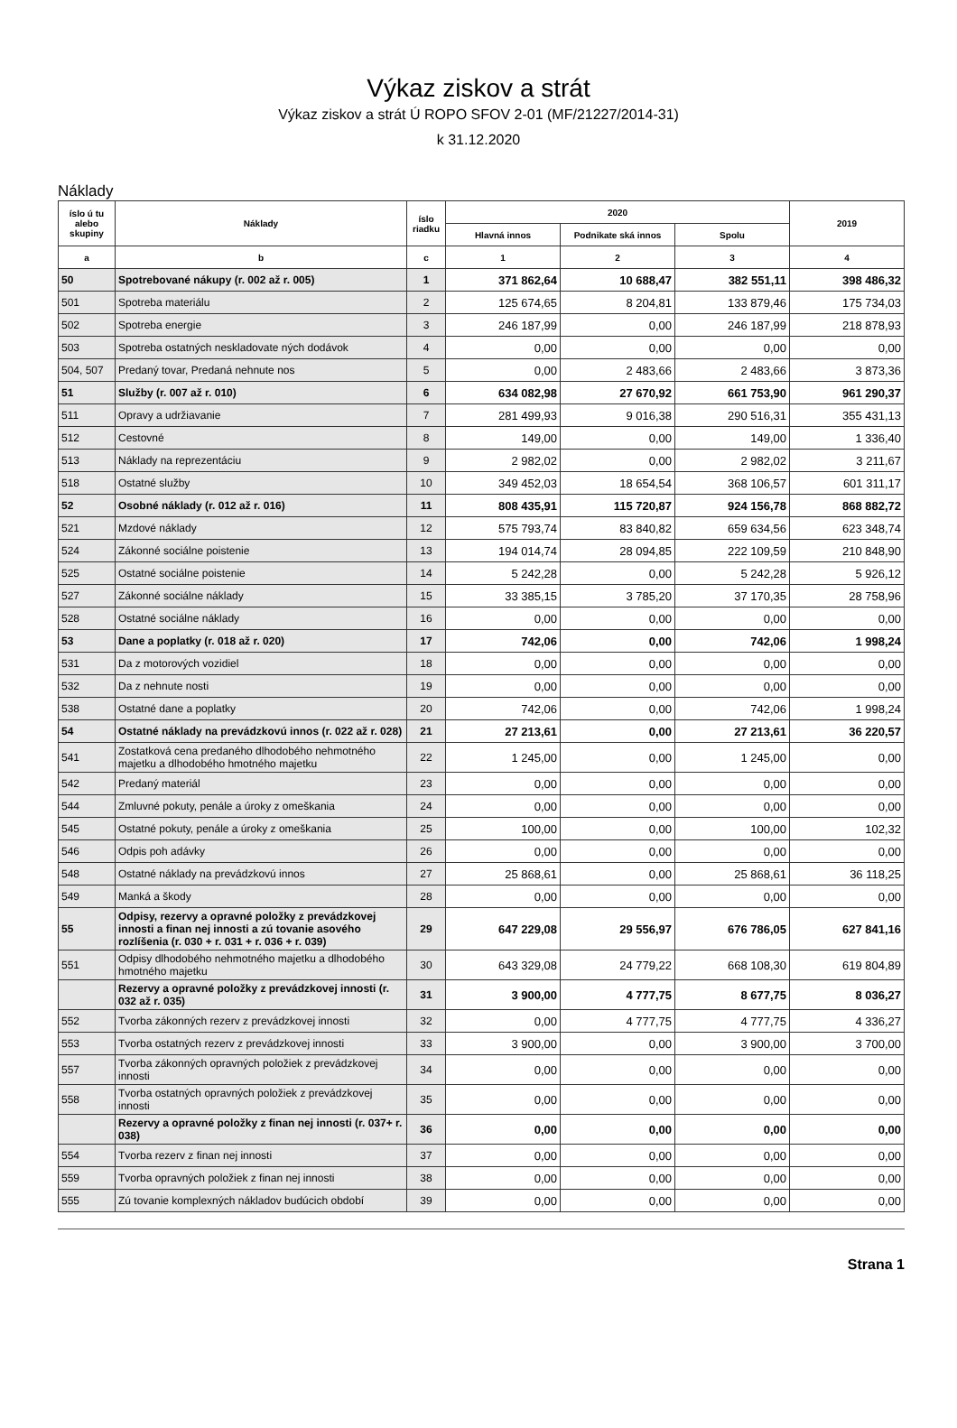Výkaz ziskov a strát
Výkaz ziskov a strát Ú ROPO SFOV 2-01 (MF/21227/2014-31)
k 31.12.2020
Náklady
| íslo ú tu alebo skupiny | Náklady | íslo riadku | 2020 | | | 2019 |
| --- | --- | --- | --- | --- | --- | --- |
| | | | Hlavná innos | Podnikate ská innos | Spolu | |
| a | b | c | 1 | 2 | 3 | 4 |
| 50 | Spotrebované nákupy (r. 002 až r. 005) | 1 | 371 862,64 | 10 688,47 | 382 551,11 | 398 486,32 |
| 501 | Spotreba materiálu | 2 | 125 674,65 | 8 204,81 | 133 879,46 | 175 734,03 |
| 502 | Spotreba energie | 3 | 246 187,99 | 0,00 | 246 187,99 | 218 878,93 |
| 503 | Spotreba ostatných neskladovate ných dodávok | 4 | 0,00 | 0,00 | 0,00 | 0,00 |
| 504, 507 | Predaný tovar, Predaná nehnute nos | 5 | 0,00 | 2 483,66 | 2 483,66 | 3 873,36 |
| 51 | Služby (r. 007 až r. 010) | 6 | 634 082,98 | 27 670,92 | 661 753,90 | 961 290,37 |
| 511 | Opravy a udržiavanie | 7 | 281 499,93 | 9 016,38 | 290 516,31 | 355 431,13 |
| 512 | Cestovné | 8 | 149,00 | 0,00 | 149,00 | 1 336,40 |
| 513 | Náklady na reprezentáciu | 9 | 2 982,02 | 0,00 | 2 982,02 | 3 211,67 |
| 518 | Ostatné služby | 10 | 349 452,03 | 18 654,54 | 368 106,57 | 601 311,17 |
| 52 | Osobné náklady (r. 012 až r. 016) | 11 | 808 435,91 | 115 720,87 | 924 156,78 | 868 882,72 |
| 521 | Mzdové náklady | 12 | 575 793,74 | 83 840,82 | 659 634,56 | 623 348,74 |
| 524 | Zákonné sociálne poistenie | 13 | 194 014,74 | 28 094,85 | 222 109,59 | 210 848,90 |
| 525 | Ostatné sociálne poistenie | 14 | 5 242,28 | 0,00 | 5 242,28 | 5 926,12 |
| 527 | Zákonné sociálne náklady | 15 | 33 385,15 | 3 785,20 | 37 170,35 | 28 758,96 |
| 528 | Ostatné sociálne náklady | 16 | 0,00 | 0,00 | 0,00 | 0,00 |
| 53 | Dane a poplatky (r. 018 až r. 020) | 17 | 742,06 | 0,00 | 742,06 | 1 998,24 |
| 531 | Da z motorových vozidiel | 18 | 0,00 | 0,00 | 0,00 | 0,00 |
| 532 | Da z nehnute nosti | 19 | 0,00 | 0,00 | 0,00 | 0,00 |
| 538 | Ostatné dane a poplatky | 20 | 742,06 | 0,00 | 742,06 | 1 998,24 |
| 54 | Ostatné náklady na prevádzkovú innos (r. 022 až r. 028) | 21 | 27 213,61 | 0,00 | 27 213,61 | 36 220,57 |
| 541 | Zostatková cena predaného dlhodobého nehmotného majetku a dlhodobého hmotného majetku | 22 | 1 245,00 | 0,00 | 1 245,00 | 0,00 |
| 542 | Predaný materiál | 23 | 0,00 | 0,00 | 0,00 | 0,00 |
| 544 | Zmluvné pokuty, penále a úroky z omeškania | 24 | 0,00 | 0,00 | 0,00 | 0,00 |
| 545 | Ostatné pokuty, penále a úroky z omeškania | 25 | 100,00 | 0,00 | 100,00 | 102,32 |
| 546 | Odpis poh adávky | 26 | 0,00 | 0,00 | 0,00 | 0,00 |
| 548 | Ostatné náklady na prevádzkovú innos | 27 | 25 868,61 | 0,00 | 25 868,61 | 36 118,25 |
| 549 | Manká a škody | 28 | 0,00 | 0,00 | 0,00 | 0,00 |
| 55 | Odpisy, rezervy a opravné položky z prevádzkovej innosti a finan nej innosti a zú tovanie asového rozlíšenia (r. 030 + r. 031 + r. 036 + r. 039) | 29 | 647 229,08 | 29 556,97 | 676 786,05 | 627 841,16 |
| 551 | Odpisy dlhodobého nehmotného majetku a dlhodobého hmotného majetku | 30 | 643 329,08 | 24 779,22 | 668 108,30 | 619 804,89 |
| | Rezervy a opravné položky z prevádzkovej innosti (r. 032 až r. 035) | 31 | 3 900,00 | 4 777,75 | 8 677,75 | 8 036,27 |
| 552 | Tvorba zákonných rezerv z prevádzkovej innosti | 32 | 0,00 | 4 777,75 | 4 777,75 | 4 336,27 |
| 553 | Tvorba ostatných rezerv z prevádzkovej innosti | 33 | 3 900,00 | 0,00 | 3 900,00 | 3 700,00 |
| 557 | Tvorba zákonných opravných položiek z prevádzkovej innosti | 34 | 0,00 | 0,00 | 0,00 | 0,00 |
| 558 | Tvorba ostatných opravných položiek z prevádzkovej innosti | 35 | 0,00 | 0,00 | 0,00 | 0,00 |
| | Rezervy a opravné položky z finan nej innosti (r. 037+ r. 038) | 36 | 0,00 | 0,00 | 0,00 | 0,00 |
| 554 | Tvorba rezerv z finan nej innosti | 37 | 0,00 | 0,00 | 0,00 | 0,00 |
| 559 | Tvorba opravných položiek z finan nej innosti | 38 | 0,00 | 0,00 | 0,00 | 0,00 |
| 555 | Zú tovanie komplexných nákladov budúcich období | 39 | 0,00 | 0,00 | 0,00 | 0,00 |
Strana 1